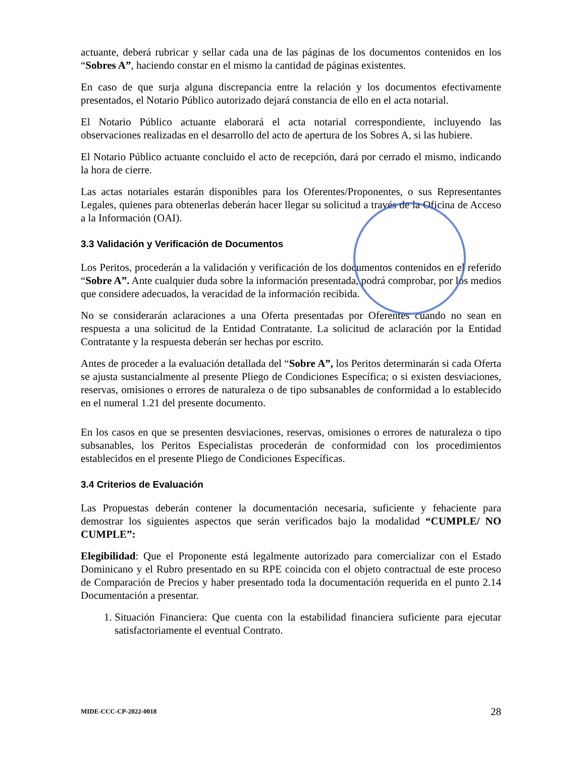actuante, deberá rubricar y sellar cada una de las páginas de los documentos contenidos en los “Sobres A”, haciendo constar en el mismo la cantidad de páginas existentes.
En caso de que surja alguna discrepancia entre la relación y los documentos efectivamente presentados, el Notario Público autorizado dejará constancia de ello en el acta notarial.
El Notario Público actuante elaborará el acta notarial correspondiente, incluyendo las observaciones realizadas en el desarrollo del acto de apertura de los Sobres A, si las hubiere.
El Notario Público actuante concluido el acto de recepción, dará por cerrado el mismo, indicando la hora de cierre.
Las actas notariales estarán disponibles para los Oferentes/Proponentes, o sus Representantes Legales, quienes para obtenerlas deberán hacer llegar su solicitud a través de la Oficina de Acceso a la Información (OAI).
3.3 Validación y Verificación de Documentos
Los Peritos, procederán a la validación y verificación de los documentos contenidos en el referido “Sobre A”. Ante cualquier duda sobre la información presentada, podrá comprobar, por los medios que considere adecuados, la veracidad de la información recibida.
No se considerarán aclaraciones a una Oferta presentadas por Oferentes cuando no sean en respuesta a una solicitud de la Entidad Contratante. La solicitud de aclaración por la Entidad Contratante y la respuesta deberán ser hechas por escrito.
Antes de proceder a la evaluación detallada del “Sobre A”, los Peritos determinarán si cada Oferta se ajusta sustancialmente al presente Pliego de Condiciones Específica; o si existen desviaciones, reservas, omisiones o errores de naturaleza o de tipo subsanables de conformidad a lo establecido en el numeral 1.21 del presente documento.
En los casos en que se presenten desviaciones, reservas, omisiones o errores de naturaleza o tipo subsanables, los Peritos Especialistas procederán de conformidad con los procedimientos establecidos en el presente Pliego de Condiciones Específicas.
3.4 Criterios de Evaluación
Las Propuestas deberán contener la documentación necesaria, suficiente y fehaciente para demostrar los siguientes aspectos que serán verificados bajo la modalidad “CUMPLE/ NO CUMPLE”:
Elegibilidad: Que el Proponente está legalmente autorizado para comercializar con el Estado Dominicano y el Rubro presentado en su RPE coincida con el objeto contractual de este proceso de Comparación de Precios y haber presentado toda la documentación requerida en el punto 2.14 Documentación a presentar.
1. Situación Financiera: Que cuenta con la estabilidad financiera suficiente para ejecutar satisfactoriamente el eventual Contrato.
MIDE-CCC-CP-2022-0018 28